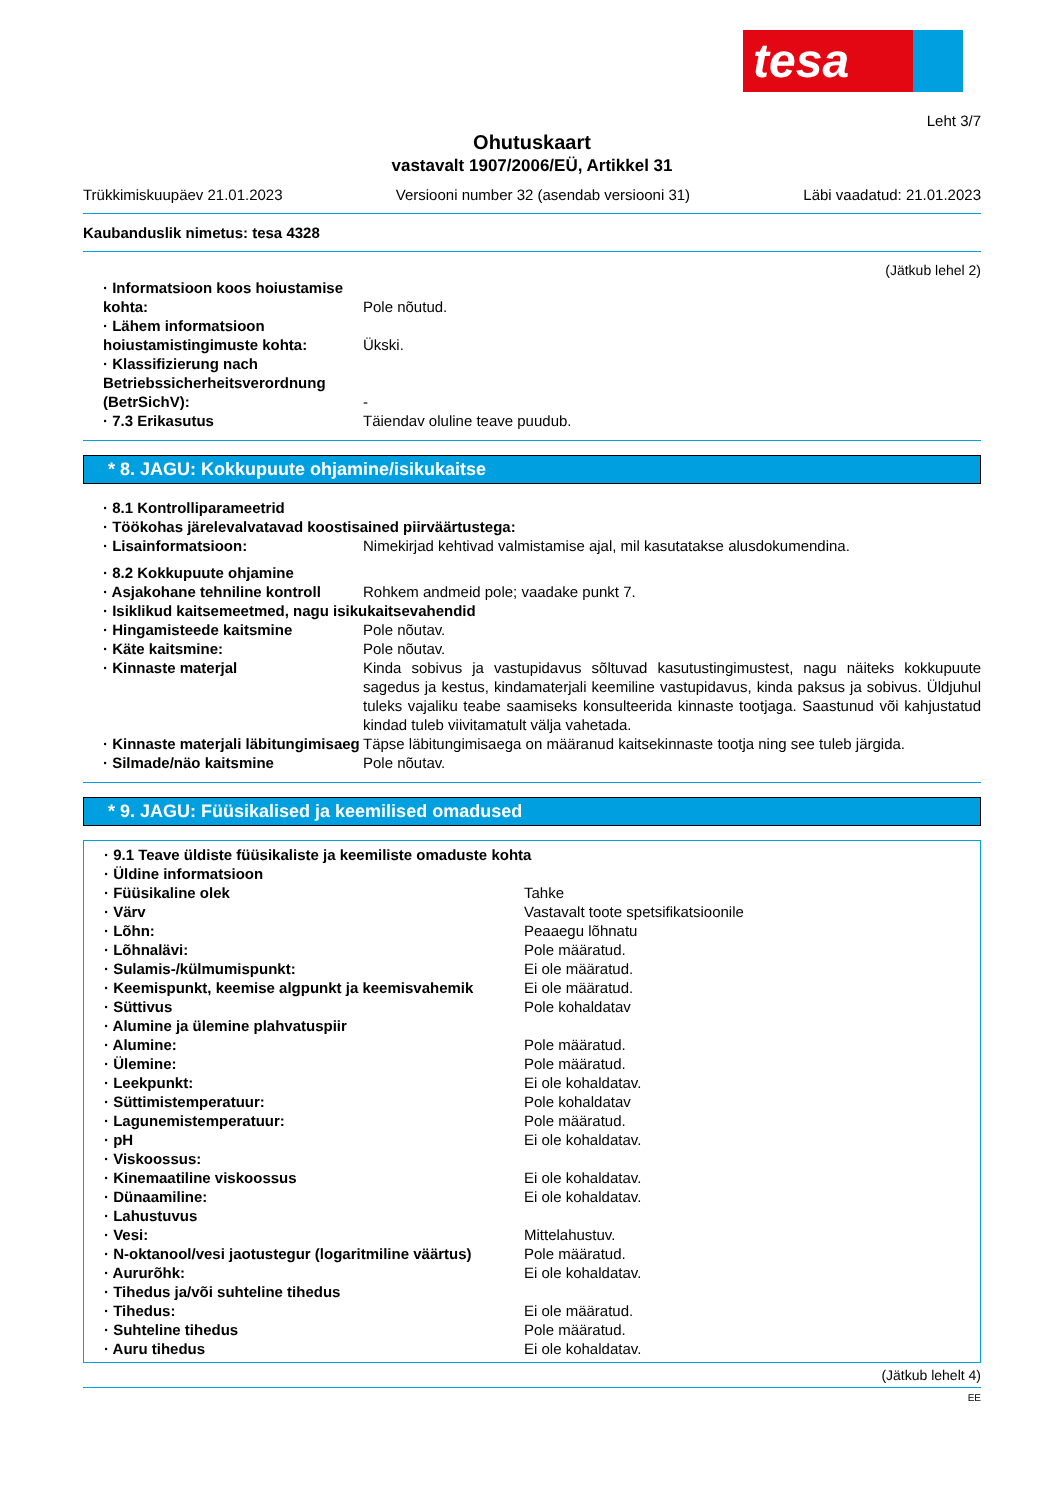tesa
Leht 3/7
Ohutuskaart
vastavalt 1907/2006/EÜ, Artikkel 31
Trükkimiskuupäev 21.01.2023 Versiooni number 32 (asendab versiooni 31) Läbi vaadatud: 21.01.2023
Kaubanduslik nimetus: tesa 4328
(Jätkub lehel 2)
| · Informatsioon koos hoiustamise kohta: | Pole nõutud. |
| · Lähem informatsioon hoiustamistingimuste kohta: | Ükski. |
| · Klassifizierung nach Betriebssicherheitsverordnung (BetrSichV): | - |
| · 7.3 Erikasutus | Täiendav oluline teave puudub. |
* 8. JAGU: Kokkupuute ohjamine/isikukaitse
| · 8.1 Kontrolliparameetrid | |
| · Töökohas järelevalvatavad koostisained piirväärtustega: | |
| · Lisainformatsioon: | Nimekirjad kehtivad valmistamise ajal, mil kasutatakse alusdokumendina. |
| · 8.2 Kokkupuute ohjamine | |
| · Asjakohane tehniline kontroll | Rohkem andmeid pole; vaadake punkt 7. |
| · Isiklikud kaitsemeetmed, nagu isikukaitsevahendid | |
| · Hingamisteede kaitsmine | Pole nõutav. |
| · Käte kaitsmine: | Pole nõutav. |
| · Kinnaste materjal | Kinda sobivus ja vastupidavus sõltuvad kasutustingimustest, nagu näiteks kokkupuute sagedus ja kestus, kindamaterjali keemiline vastupidavus, kinda paksus ja sobivus. Üldjuhul tuleks vajaliku teabe saamiseks konsulteerida kinnaste tootjaga. Saastunud või kahjustatud kindad tuleb viivitamatult välja vahetada. |
| · Kinnaste materjali läbitungimisaeg | Täpse läbitungimisaega on määranud kaitsekinnaste tootja ning see tuleb järgida. |
| · Silmade/näo kaitsmine | Pole nõutav. |
* 9. JAGU: Füüsikalised ja keemilised omadused
| · 9.1 Teave üldiste füüsikaliste ja keemiliste omaduste kohta | |
| · Üldine informatsioon | |
| · Füüsikaline olek | Tahke |
| · Värv | Vastavalt toote spetsifikatsioonile |
| · Lõhn: | Peaaegu lõhnatu |
| · Lõhnalävi: | Pole määratud. |
| · Sulamis-/külmumispunkt: | Ei ole määratud. |
| · Keemispunkt, keemise algpunkt ja keemisvahemik | Ei ole määratud. |
| · Süttivus | Pole kohaldatav |
| · Alumine ja ülemine plahvatuspiir | |
| · Alumine: | Pole määratud. |
| · Ülemine: | Pole määratud. |
| · Leekpunkt: | Ei ole kohaldatav. |
| · Süttimistemperatuur: | Pole kohaldatav |
| · Lagunemistemperatuur: | Pole määratud. |
| · pH | Ei ole kohaldatav. |
| · Viskoossus: | |
| · Kinemaatiline viskoossus | Ei ole kohaldatav. |
| · Dünaamiline: | Ei ole kohaldatav. |
| · Lahustuvus | |
| · Vesi: | Mittelahustuv. |
| · N-oktanool/vesi jaotustegur (logaritmiline väärtus) | Pole määratud. |
| · Aururõhk: | Ei ole kohaldatav. |
| · Tihedus ja/või suhteline tihedus | |
| · Tihedus: | Ei ole määratud. |
| · Suhteline tihedus | Pole määratud. |
| · Auru tihedus | Ei ole kohaldatav. |
(Jätkub lehelt 4)
EE